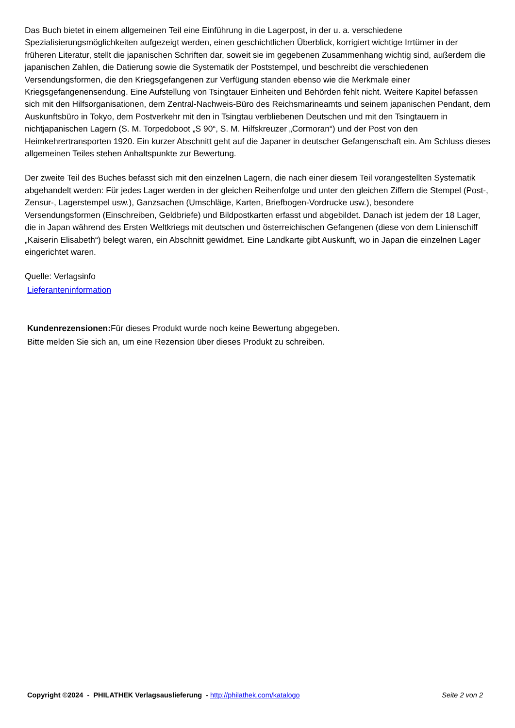Das Buch bietet in einem allgemeinen Teil eine Einführung in die Lagerpost, in der u. a. verschiedene Spezialisierungsmöglichkeiten aufgezeigt werden, einen geschichtlichen Überblick, korrigiert wichtige Irrtümer in der früheren Literatur, stellt die japanischen Schriften dar, soweit sie im gegebenen Zusammenhang wichtig sind, außerdem die japanischen Zahlen, die Datierung sowie die Systematik der Poststempel, und beschreibt die verschiedenen Versendungsformen, die den Kriegsgefangenen zur Verfügung standen ebenso wie die Merkmale einer Kriegsgefangenensendung. Eine Aufstellung von Tsingtauer Einheiten und Behörden fehlt nicht. Weitere Kapitel befassen sich mit den Hilfsorganisationen, dem Zentral-Nachweis-Büro des Reichsmarineamts und seinem japanischen Pendant, dem Auskunftsbüro in Tokyo, dem Postverkehr mit den in Tsingtau verbliebenen Deutschen und mit den Tsingtauern in nichtjapanischen Lagern (S. M. Torpedoboot „S 90“, S. M. Hilfskreuzer „Cormoran“) und der Post von den Heimkehrertransporten 1920. Ein kurzer Abschnitt geht auf die Japaner in deutscher Gefangenschaft ein. Am Schluss dieses allgemeinen Teiles stehen Anhaltspunkte zur Bewertung.
Der zweite Teil des Buches befasst sich mit den einzelnen Lagern, die nach einer diesem Teil vorangestellten Systematik abgehandelt werden: Für jedes Lager werden in der gleichen Reihenfolge und unter den gleichen Ziffern die Stempel (Post-, Zensur-, Lagerstempel usw.), Ganzsachen (Umschläge, Karten, Briefbogen-Vordrucke usw.), besondere Versendungsformen (Einschreiben, Geldbriefe) und Bildpostkarten erfasst und abgebildet. Danach ist jedem der 18 Lager, die in Japan während des Ersten Weltkriegs mit deutschen und österreichischen Gefangenen (diese von dem Linienschiff „Kaiserin Elisabeth“) belegt waren, ein Abschnitt gewidmet. Eine Landkarte gibt Auskunft, wo in Japan die einzelnen Lager eingerichtet waren.
Quelle: Verlagsinfo
Lieferanteninformation
Kundenrezensionen: Für dieses Produkt wurde noch keine Bewertung abgegeben.
Bitte melden Sie sich an, um eine Rezension über dieses Produkt zu schreiben.
Copyright ©2024 - PHILATHEK Verlagsauslieferung - http://philathek.com/katalogo Seite 2 von 2